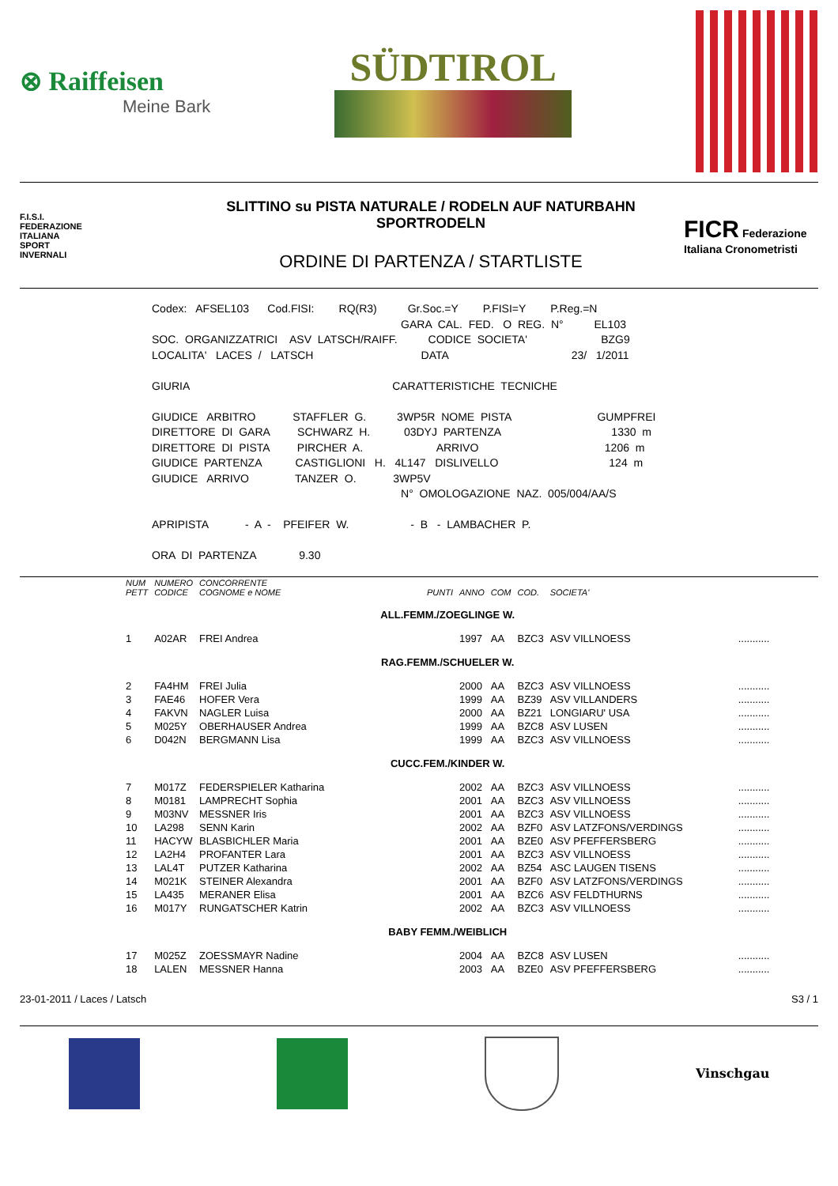⊗ Raiffeisen
Meine Bark
SÜDTIROL
F.I.S.I.
FEDERAZIONE
ITALIANA
SPORT
INVERNALI
SLITTINO su PISTA NATURALE / RODELN AUF NATURBAHN
SPORTRODELN
ORDINE DI PARTENZA / STARTLISTE
FICR Federazione Italiana Cronometristi
Codex: AFSEL103 Cod.FISI: RQ(R3) Gr.Soc.=Y P.FISI=Y P.Reg.=N GARA CAL. FED. O REG. N° EL103 SOC. ORGANIZZATRICI ASV LATSCH/RAIFF. CODICE SOCIETA' BZG9 LOCALITA' LACES / LATSCH DATA 23/ 1/2011 GIURIA CARATTERISTICHE TECNICHE GIUDICE ARBITRO STAFFLER G. 3WP5R NOME PISTA GUMPFREI DIRETTORE DI GARA SCHWARZ H. 03DYJ PARTENZA 1330 m DIRETTORE DI PISTA PIRCHER A. ARRIVO 1206 m GIUDICE PARTENZA CASTIGLIONI H. 4L147 DISLIVELLO 124 m GIUDICE ARRIVO TANZER O. 3WP5V N° OMOLOGAZIONE NAZ. 005/004/AA/S APRIPISTA - A - PFEIFER W. - B - LAMBACHER P. ORA DI PARTENZA 9.30
| NUM PETT | NUMERO CODICE | CONCORRENTE COGNOME e NOME | PUNTI | ANNO | COM | COD. | SOCIETA' | |
| --- | --- | --- | --- | --- | --- | --- | --- | --- |
| ALL.FEMM./ZOEGLINGE W. | | | | | | | | |
| 1 | A02AR | FREI Andrea | | 1997 | AA | BZC3 | ASV VILLNOESS | ........... |
| RAG.FEMM./SCHUELER W. | | | | | | | | |
| 2 | FA4HM | FREI Julia | | 2000 | AA | BZC3 | ASV VILLNOESS | ........... |
| 3 | FAE46 | HOFER Vera | | 1999 | AA | BZ39 | ASV VILLANDERS | ........... |
| 4 | FAKVN | NAGLER Luisa | | 2000 | AA | BZ21 | LONGIARU' USA | ........... |
| 5 | M025Y | OBERHAUSER Andrea | | 1999 | AA | BZC8 | ASV LUSEN | ........... |
| 6 | D042N | BERGMANN Lisa | | 1999 | AA | BZC3 | ASV VILLNOESS | ........... |
| CUCC.FEM./KINDER W. | | | | | | | | |
| 7 | M017Z | FEDERSPIELER Katharina | | 2002 | AA | BZC3 | ASV VILLNOESS | ........... |
| 8 | M0181 | LAMPRECHT Sophia | | 2001 | AA | BZC3 | ASV VILLNOESS | ........... |
| 9 | M03NV | MESSNER Iris | | 2001 | AA | BZC3 | ASV VILLNOESS | ........... |
| 10 | LA298 | SENN Karin | | 2002 | AA | BZF0 | ASV LATZFONS/VERDINGS | ........... |
| 11 | HACYW | BLASBICHLER Maria | | 2001 | AA | BZE0 | ASV PFEFFERSBERG | ........... |
| 12 | LA2H4 | PROFANTER Lara | | 2001 | AA | BZC3 | ASV VILLNOESS | ........... |
| 13 | LAL4T | PUTZER Katharina | | 2002 | AA | BZ54 | ASC LAUGEN TISENS | ........... |
| 14 | M021K | STEINER Alexandra | | 2001 | AA | BZF0 | ASV LATZFONS/VERDINGS | ........... |
| 15 | LA435 | MERANER Elisa | | 2001 | AA | BZC6 | ASV FELDTHURNS | ........... |
| 16 | M017Y | RUNGATSCHER Katrin | | 2002 | AA | BZC3 | ASV VILLNOESS | ........... |
| BABY FEMM./WEIBLICH | | | | | | | | |
| 17 | M025Z | ZOESSMAYR Nadine | | 2004 | AA | BZC8 | ASV LUSEN | ........... |
| 18 | LALEN | MESSNER Hanna | | 2003 | AA | BZE0 | ASV PFEFFERSBERG | ........... |
23-01-2011 / Laces / Latsch S3 / 1
Vinschgau